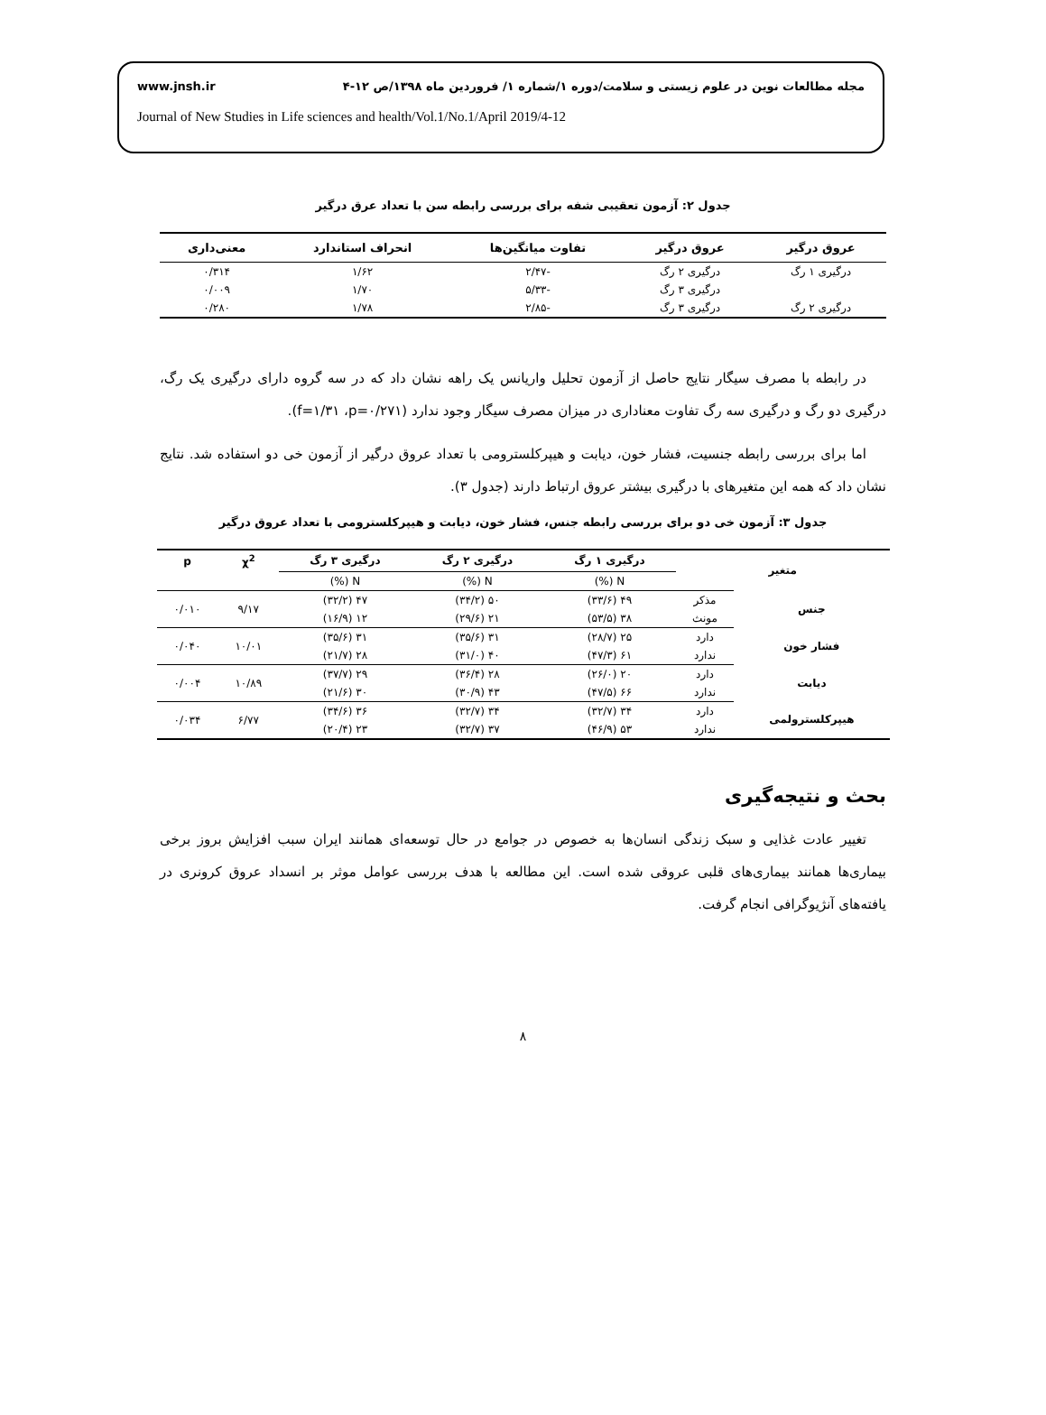www.jnsh.ir مجله مطالعات نوین در علوم زیستی و سلامت/دوره ۱/شماره ۱/ فروردین ماه ۱۳۹۸/ص ۱۲-۴
Journal of New Studies in Life sciences and health/Vol.1/No.1/April 2019/4-12
جدول ۲: آزمون تعقیبی شفه برای بررسی رابطه سن با تعداد عرق درگیر
| عروق درگیر | عروق درگیر | تفاوت میانگین‌ها | انحراف استاندارد | معنی‌داری |
| --- | --- | --- | --- | --- |
| درگیری ۱ رگ | درگیری ۲ رگ | -۲/۴۷ | ۱/۶۲ | ۰/۳۱۴ |
| | درگیری ۳ رگ | -۵/۳۳ | ۱/۷۰ | ۰/۰۰۹ |
| درگیری ۲ رگ | درگیری ۳ رگ | -۲/۸۵ | ۱/۷۸ | ۰/۲۸۰ |
در رابطه با مصرف سیگار نتایج حاصل از آزمون تحلیل واریانس یک راهه نشان داد که در سه گروه دارای درگیری یک رگ، درگیری دو رگ و درگیری سه رگ تفاوت معناداری در میزان مصرف سیگار وجود ندارد (f=۱/۳۱ ،p=۰/۲۷۱).
اما برای بررسی رابطه جنسیت، فشار خون، دیابت و هیپرکلسترومی با تعداد عروق درگیر از آزمون خی دو استفاده شد. نتایج نشان داد که همه این متغیرهای با درگیری بیشتر عروق ارتباط دارند (جدول ۳).
جدول ۳: آزمون خی دو برای بررسی رابطه جنس، فشار خون، دیابت و هیپرکلسترومی با تعداد عروق درگیر
| متغیر | | درگیری ۱ رگ | درگیری ۲ رگ | درگیری ۳ رگ | χ<sup>2</sup> | p |
| --- | --- | --- | --- | --- | --- | --- |
| | | N (%) | N (%) | N (%) | | |
| جنس | مذکر | ۴۹ (۳۳/۶) | ۵۰ (۳۴/۲) | ۴۷ (۳۲/۲) | ۹/۱۷ | ۰/۰۱۰ |
| | مونث | ۳۸ (۵۳/۵) | ۲۱ (۲۹/۶) | ۱۲ (۱۶/۹) | | |
| فشار خون | دارد | ۲۵ (۲۸/۷) | ۳۱ (۳۵/۶) | ۳۱ (۳۵/۶) | ۱۰/۰۱ | ۰/۰۴۰ |
| | ندارد | ۶۱ (۴۷/۳) | ۴۰ (۳۱/۰) | ۲۸ (۲۱/۷) | | |
| دیابت | دارد | ۲۰ (۲۶/۰) | ۲۸ (۳۶/۴) | ۲۹ (۳۷/۷) | ۱۰/۸۹ | ۰/۰۰۴ |
| | ندارد | ۶۶ (۴۷/۵) | ۴۳ (۳۰/۹) | ۳۰ (۲۱/۶) | | |
| هیپرکلسترولمی | دارد | ۳۴ (۳۲/۷) | ۳۴ (۳۲/۷) | ۳۶ (۳۴/۶) | ۶/۷۷ | ۰/۰۳۴ |
| | ندارد | ۵۳ (۴۶/۹) | ۳۷ (۳۲/۷) | ۲۳ (۲۰/۴) | | |
بحث و نتیجه‌گیری
تغییر عادت غذایی و سبک زندگی انسان‌ها به خصوص در جوامع در حال توسعه‌ای همانند ایران سبب افزایش بروز برخی بیماری‌ها همانند بیماری‌های قلبی عروقی شده است. این مطالعه با هدف بررسی عوامل موثر بر انسداد عروق کرونری در یافته‌های آنژیوگرافی انجام گرفت.
۸